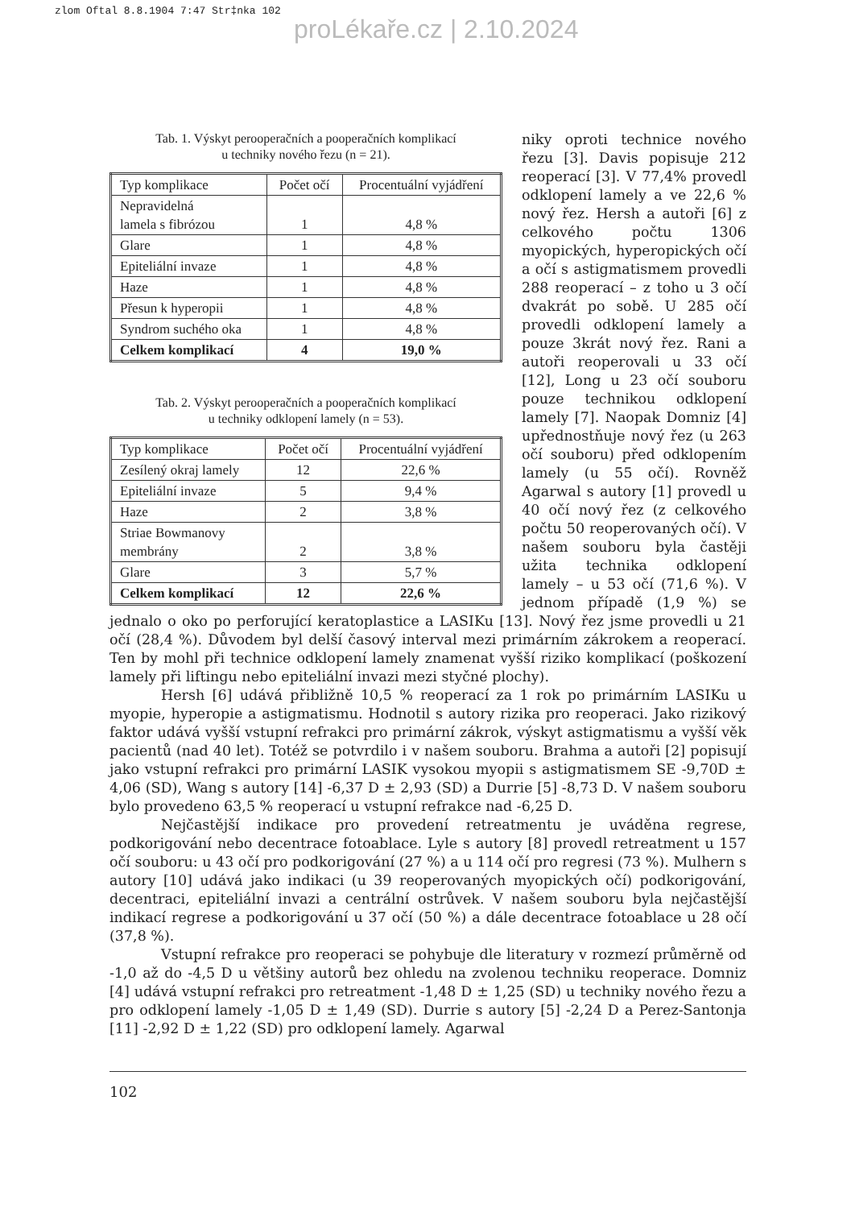zlom Oftal 8.8.1904 7:47 Str‡nka 102
proLékaře.cz | 2.10.2024
Tab. 1. Výskyt perooperačních a pooperačních komplikací
u techniky nového řezu (n = 21).
| Typ komplikace | Počet očí | Procentuální vyjádření |
| --- | --- | --- |
| Nepravidelná lamela s fibrózou | 1 | 4,8 % |
| Glare | 1 | 4,8 % |
| Epiteliální invaze | 1 | 4,8 % |
| Haze | 1 | 4,8 % |
| Přesun k hyperopii | 1 | 4,8 % |
| Syndrom suchého oka | 1 | 4,8 % |
| Celkem komplikací | 4 | 19,0 % |
Tab. 2. Výskyt perooperačních a pooperačních komplikací
u techniky odklopení lamely (n = 53).
| Typ komplikace | Počet očí | Procentuální vyjádření |
| --- | --- | --- |
| Zesílený okraj lamely | 12 | 22,6 % |
| Epiteliální invaze | 5 | 9,4 % |
| Haze | 2 | 3,8 % |
| Striae Bowmanovy membrány | 2 | 3,8 % |
| Glare | 3 | 5,7 % |
| Celkem komplikací | 12 | 22,6 % |
niky oproti technice nového řezu [3]. Davis popisuje 212 reoperací [3]. V 77,4% provedl odklopení lamely a ve 22,6 % nový řez. Hersh a autoři [6] z celkového počtu 1306 myopických, hyperopických očí a očí s astigmatismem provedli 288 reoperací – z toho u 3 očí dvakrát po sobě. U 285 očí provedli odklopení lamely a pouze 3krát nový řez. Rani a autoři reoperovali u 33 očí [12], Long u 23 očí souboru pouze technikou odklopení lamely [7]. Naopak Domniz [4] upřednostňuje nový řez (u 263 očí souboru) před odklopením lamely (u 55 očí). Rovněž Agarwal s autory [1] provedl u 40 očí nový řez (z celkového počtu 50 reoperovaných očí). V našem souboru byla častěji užita technika odklopení lamely – u 53 očí (71,6 %). V jednom případě (1,9 %) se jednalo o oko po perforující keratoplastice a LASIKu [13]. Nový řez jsme provedli u 21 očí (28,4 %). Důvodem byl delší časový interval mezi primárním zákrokem a reoperací. Ten by mohl při technice odklopení lamely znamenat vyšší riziko komplikací (poškození lamely při liftingu nebo epiteliální invazi mezi styčné plochy).
Hersh [6] udává přibližně 10,5 % reoperací za 1 rok po primárním LASIKu u myopie, hyperopie a astigmatismu. Hodnotil s autory rizika pro reoperaci. Jako rizikový faktor udává vyšší vstupní refrakci pro primární zákrok, výskyt astigmatismu a vyšší věk pacientů (nad 40 let). Totéž se potvrdilo i v našem souboru. Brahma a autoři [2] popisují jako vstupní refrakci pro primární LASIK vysokou myopii s astigmatismem SE -9,70D ± 4,06 (SD), Wang s autory [14] -6,37 D ± 2,93 (SD) a Durrie [5] -8,73 D. V našem souboru bylo provedeno 63,5 % reoperací u vstupní refrakce nad -6,25 D.
Nejčastější indikace pro provedení retreatmentu je uváděna regrese, podkorigování nebo decentrace fotoablace. Lyle s autory [8] provedl retreatment u 157 očí souboru: u 43 očí pro podkorigování (27 %) a u 114 očí pro regresi (73 %). Mulhern s autory [10] udává jako indikaci (u 39 reoperovaných myopických očí) podkorigování, decentraci, epiteliální invazi a centrální ostrůvek. V našem souboru byla nejčastější indikací regrese a podkorigování u 37 očí (50 %) a dále decentrace fotoablace u 28 očí (37,8 %).
Vstupní refrakce pro reoperaci se pohybuje dle literatury v rozmezí průměrně od -1,0 až do -4,5 D u většiny autorů bez ohledu na zvolenou techniku reoperace. Domniz [4] udává vstupní refrakci pro retreatment -1,48 D ± 1,25 (SD) u techniky nového řezu a pro odklopení lamely -1,05 D ± 1,49 (SD). Durrie s autory [5] -2,24 D a Perez-Santonja [11] -2,92 D ± 1,22 (SD) pro odklopení lamely. Agarwal
102